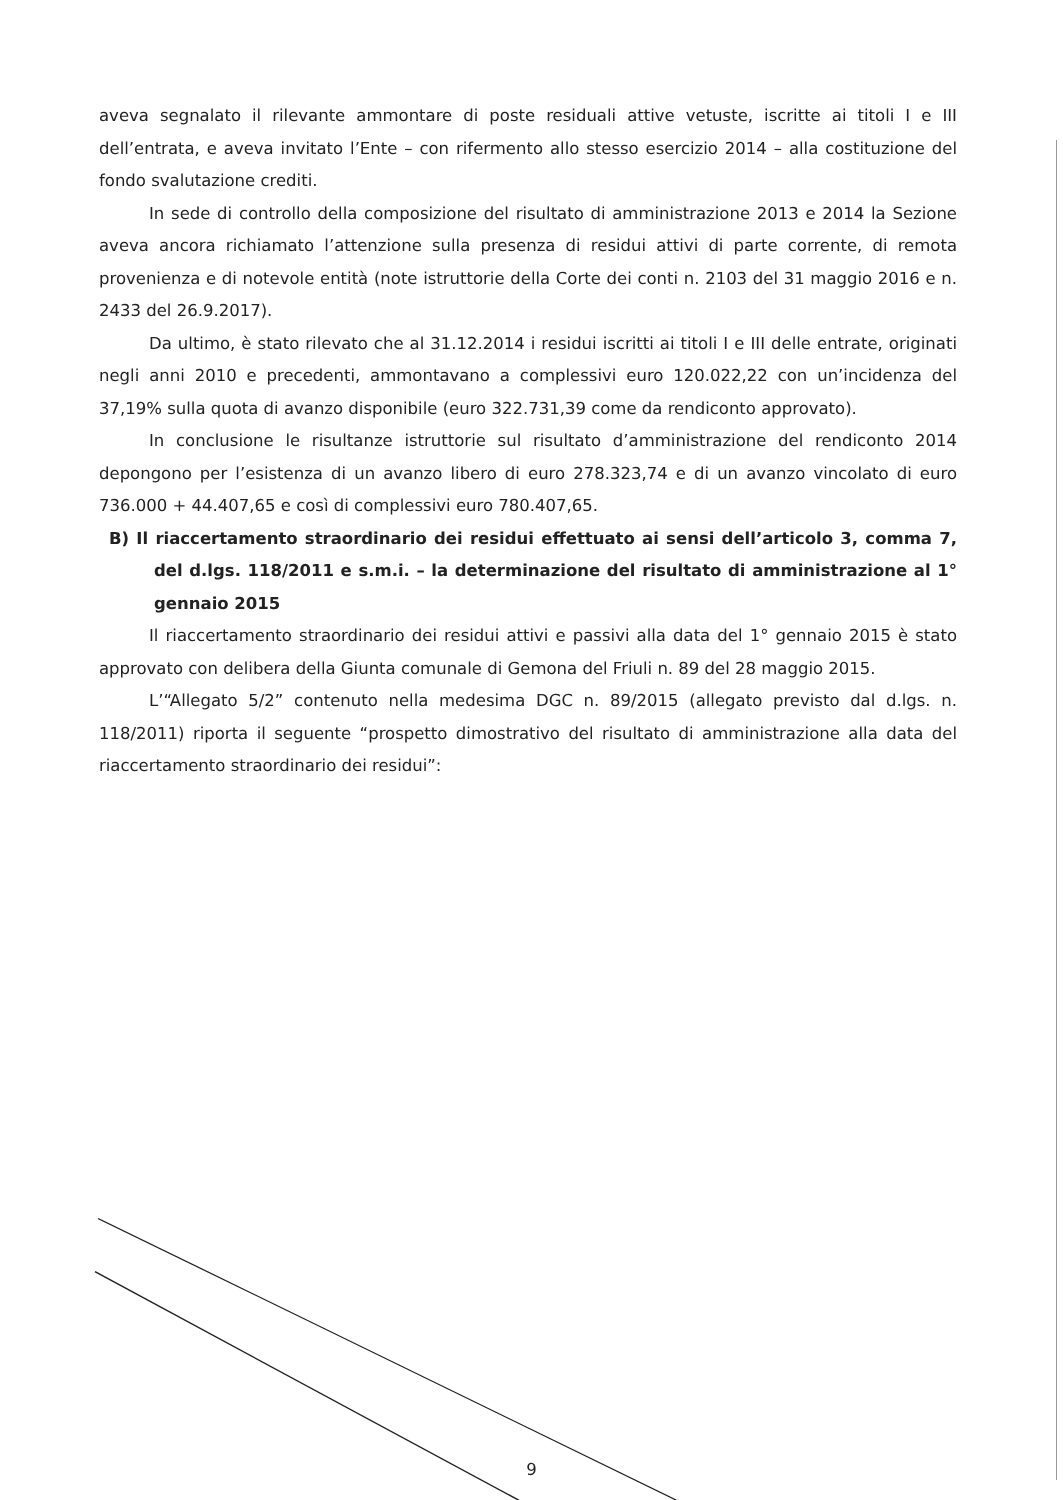aveva segnalato il rilevante ammontare di poste residuali attive vetuste, iscritte ai titoli I e III dell’entrata, e aveva invitato l’Ente – con rifermento allo stesso esercizio 2014 – alla costituzione del fondo svalutazione crediti.
In sede di controllo della composizione del risultato di amministrazione 2013 e 2014 la Sezione aveva ancora richiamato l’attenzione sulla presenza di residui attivi di parte corrente, di remota provenienza e di notevole entità (note istruttorie della Corte dei conti n. 2103 del 31 maggio 2016 e n. 2433 del 26.9.2017).
Da ultimo, è stato rilevato che al 31.12.2014 i residui iscritti ai titoli I e III delle entrate, originati negli anni 2010 e precedenti, ammontavano a complessivi euro 120.022,22 con un’incidenza del 37,19% sulla quota di avanzo disponibile (euro 322.731,39 come da rendiconto approvato).
In conclusione le risultanze istruttorie sul risultato d’amministrazione del rendiconto 2014 depongono per l’esistenza di un avanzo libero di euro 278.323,74 e di un avanzo vincolato di euro 736.000 + 44.407,65 e così di complessivi euro 780.407,65.
B) Il riaccertamento straordinario dei residui effettuato ai sensi dell’articolo 3, comma 7, del d.lgs. 118/2011 e s.m.i. – la determinazione del risultato di amministrazione al 1° gennaio 2015
Il riaccertamento straordinario dei residui attivi e passivi alla data del 1° gennaio 2015 è stato approvato con delibera della Giunta comunale di Gemona del Friuli n. 89 del 28 maggio 2015.
L’“Allegato 5/2” contenuto nella medesima DGC n. 89/2015 (allegato previsto dal d.lgs. n. 118/2011) riporta il seguente “prospetto dimostrativo del risultato di amministrazione alla data del riaccertamento straordinario dei residui”:
9